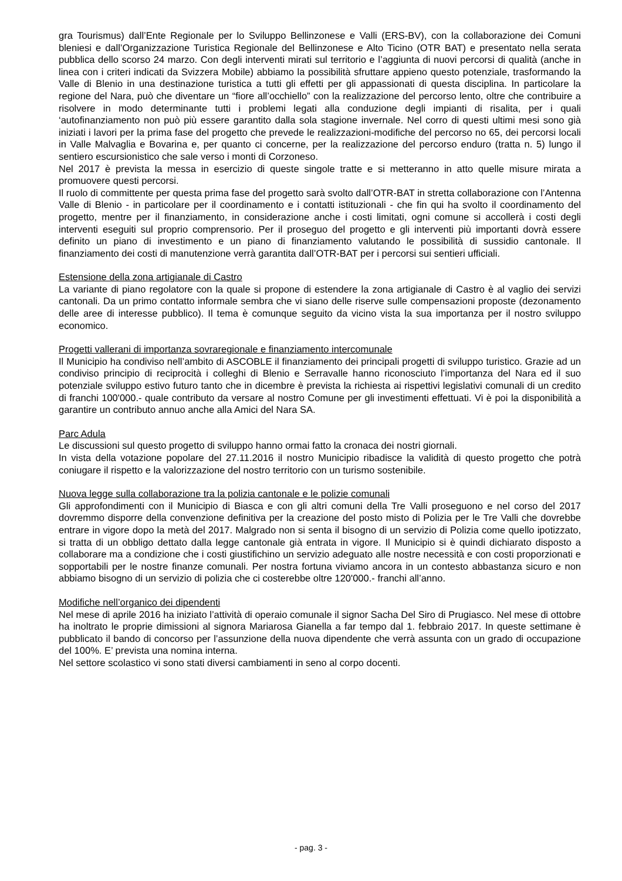gra Tourismus) dall’Ente Regionale per lo Sviluppo Bellinzonese e Valli (ERS-BV), con la collaborazione dei Comuni bleniesi e dall’Organizzazione Turistica Regionale del Bellinzonese e Alto Ticino (OTR BAT) e presentato nella serata pubblica dello scorso 24 marzo. Con degli interventi mirati sul territorio e l’aggiunta di nuovi percorsi di qualità (anche in linea con i criteri indicati da Svizzera Mobile) abbiamo la possibilità sfruttare appieno questo potenziale, trasformando la Valle di Blenio in una destinazione turistica a tutti gli effetti per gli appassionati di questa disciplina. In particolare la regione del Nara, può che diventare un “fiore all’occhiello” con la realizzazione del percorso lento, oltre che contribuire a risolvere in modo determinante tutti i problemi legati alla conduzione degli impianti di risalita, per i quali ‘autofinanziamento non può più essere garantito dalla sola stagione invernale. Nel corro di questi ultimi mesi sono già iniziati i lavori per la prima fase del progetto che prevede le realizzazioni-modifiche del percorso no 65, dei percorsi locali in Valle Malvaglia e Bovarina e, per quanto ci concerne, per la realizzazione del percorso enduro (tratta n. 5) lungo il sentiero escursionistico che sale verso i monti di Corzoneso.
Nel 2017 è prevista la messa in esercizio di queste singole tratte e si metteranno in atto quelle misure mirata a promuovere questi percorsi.
Il ruolo di committente per questa prima fase del progetto sarà svolto dall’OTR-BAT in stretta collaborazione con l’Antenna Valle di Blenio - in particolare per il coordinamento e i contatti istituzionali - che fin qui ha svolto il coordinamento del progetto, mentre per il finanziamento, in considerazione anche i costi limitati, ogni comune si accollerà i costi degli interventi eseguiti sul proprio comprensorio. Per il proseguo del progetto e gli interventi più importanti dovrà essere definito un piano di investimento e un piano di finanziamento valutando le possibilità di sussidio cantonale. Il finanziamento dei costi di manutenzione verrà garantita dall’OTR-BAT per i percorsi sui sentieri ufficiali.
Estensione della zona artigianale di Castro
La variante di piano regolatore con la quale si propone di estendere la zona artigianale di Castro è al vaglio dei servizi cantonali. Da un primo contatto informale sembra che vi siano delle riserve sulle compensazioni proposte (dezonamento delle aree di interesse pubblico). Il tema è comunque seguito da vicino vista la sua importanza per il nostro sviluppo economico.
Progetti vallerani di importanza sovraregionale e finanziamento intercomunale
Il Municipio ha condiviso nell’ambito di ASCOBLE il finanziamento dei principali progetti di sviluppo turistico. Grazie ad un condiviso principio di reciprocità i colleghi di Blenio e Serravalle hanno riconosciuto l’importanza del Nara ed il suo potenziale sviluppo estivo futuro tanto che in dicembre è prevista la richiesta ai rispettivi legislativi comunali di un credito di franchi 100'000.- quale contributo da versare al nostro Comune per gli investimenti effettuati. Vi è poi la disponibilità a garantire un contributo annuo anche alla Amici del Nara SA.
Parc Adula
Le discussioni sul questo progetto di sviluppo hanno ormai fatto la cronaca dei nostri giornali.
In vista della votazione popolare del 27.11.2016 il nostro Municipio ribadisce la validità di questo progetto che potrà coniugare il rispetto e la valorizzazione del nostro territorio con un turismo sostenibile.
Nuova legge sulla collaborazione tra la polizia cantonale e le polizie comunali
Gli approfondimenti con il Municipio di Biasca e con gli altri comuni della Tre Valli proseguono e nel corso del 2017 dovremmo disporre della convenzione definitiva per la creazione del posto misto di Polizia per le Tre Valli che dovrebbe entrare in vigore dopo la metà del 2017. Malgrado non si senta il bisogno di un servizio di Polizia come quello ipotizzato, si tratta di un obbligo dettato dalla legge cantonale già entrata in vigore. Il Municipio si è quindi dichiarato disposto a collaborare ma a condizione che i costi giustifichino un servizio adeguato alle nostre necessità e con costi proporzionati e sopportabili per le nostre finanze comunali. Per nostra fortuna viviamo ancora in un contesto abbastanza sicuro e non abbiamo bisogno di un servizio di polizia che ci costerebbe oltre 120'000.- franchi all’anno.
Modifiche nell’organico dei dipendenti
Nel mese di aprile 2016 ha iniziato l’attività di operaio comunale il signor Sacha Del Siro di Prugiasco. Nel mese di ottobre ha inoltrato le proprie dimissioni al signora Mariarosa Gianella a far tempo dal 1. febbraio 2017. In queste settimane è pubblicato il bando di concorso per l’assunzione della nuova dipendente che verrà assunta con un grado di occupazione del 100%. E’ prevista una nomina interna.
Nel settore scolastico vi sono stati diversi cambiamenti in seno al corpo docenti.
- pag. 3 -